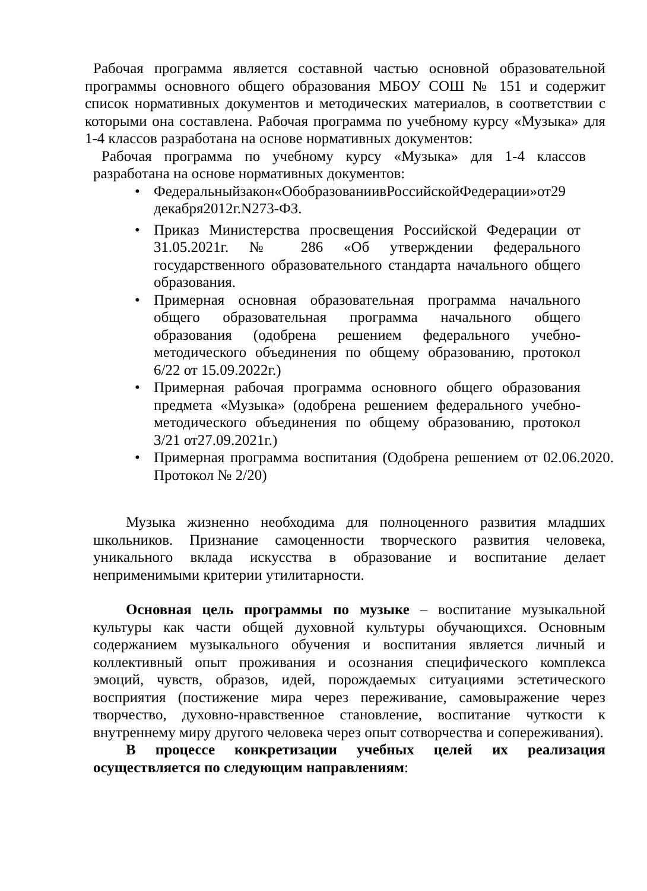Рабочая программа является составной частью основной образовательной программы основного общего образования МБОУ СОШ № 151 и содержит список нормативных документов и методических материалов, в соответствии с которыми она составлена. Рабочая программа по учебному курсу «Музыка» для 1-4 классов разработана на основе нормативных документов:
Рабочая программа по учебному курсу «Музыка» для 1-4 классов разработана на основе нормативных документов:
• Федеральныйзакон«ОбобразованиивРоссийскойФедерации»от29 декабря2012г.N273-ФЗ.
• Приказ Министерства просвещения Российской Федерации от 31.05.2021г. № 286 «Об утверждении федерального государственного образовательного стандарта начального общего образования.
• Примерная основная образовательная программа начального общего образовательная программа начального общего образования (одобрена решением федерального учебно-методического объединения по общему образованию, протокол 6/22 от 15.09.2022г.)
• Примерная рабочая программа основного общего образования предмета «Музыка» (одобрена решением федерального учебно-методического объединения по общему образованию, протокол 3/21 от27.09.2021г.)
• Примерная программа воспитания (Одобрена решением от 02.06.2020. Протокол № 2/20)
Музыка жизненно необходима для полноценного развития младших школьников. Признание самоценности творческого развития человека, уникального вклада искусства в образование и воспитание делает неприменимыми критерии утилитарности.
Основная цель программы по музыке – воспитание музыкальной культуры как части общей духовной культуры обучающихся. Основным содержанием музыкального обучения и воспитания является личный и коллективный опыт проживания и осознания специфического комплекса эмоций, чувств, образов, идей, порождаемых ситуациями эстетического восприятия (постижение мира через переживание, самовыражение через творчество, духовно-нравственное становление, воспитание чуткости к внутреннему миру другого человека через опыт сотворчества и сопереживания).
В процессе конкретизации учебных целей их реализация осуществляется по следующим направлениям: